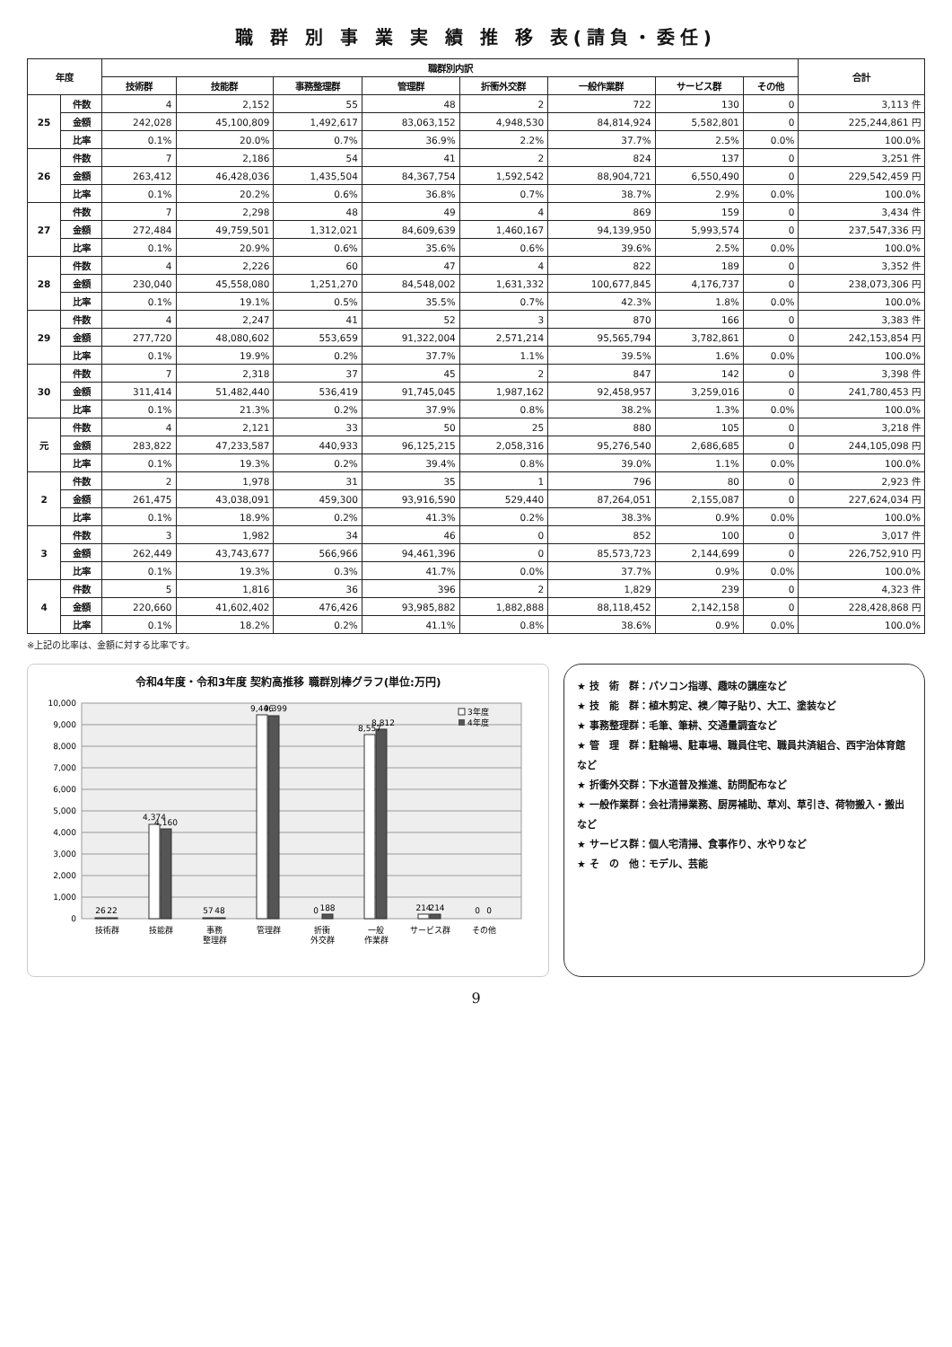職 群 別 事 業 実 績 推 移 表(請負・委任)
| 年度 | | 職群別内訳 | | | | | | | | 合計 |
| --- | --- | --- | --- | --- | --- | --- | --- | --- | --- | --- |
| | | 技術群 | 技能群 | 事務整理群 | 管理群 | 折衝外交群 | 一般作業群 | サービス群 | その他 | |
| 25 | 件数 | 4 | 2,152 | 55 | 48 | 2 | 722 | 130 | 0 | 3,113 件 |
| | 金額 | 242,028 | 45,100,809 | 1,492,617 | 83,063,152 | 4,948,530 | 84,814,924 | 5,582,801 | 0 | 225,244,861 円 |
| | 比率 | 0.1% | 20.0% | 0.7% | 36.9% | 2.2% | 37.7% | 2.5% | 0.0% | 100.0% |
| 26 | 件数 | 7 | 2,186 | 54 | 41 | 2 | 824 | 137 | 0 | 3,251 件 |
| | 金額 | 263,412 | 46,428,036 | 1,435,504 | 84,367,754 | 1,592,542 | 88,904,721 | 6,550,490 | 0 | 229,542,459 円 |
| | 比率 | 0.1% | 20.2% | 0.6% | 36.8% | 0.7% | 38.7% | 2.9% | 0.0% | 100.0% |
| 27 | 件数 | 7 | 2,298 | 48 | 49 | 4 | 869 | 159 | 0 | 3,434 件 |
| | 金額 | 272,484 | 49,759,501 | 1,312,021 | 84,609,639 | 1,460,167 | 94,139,950 | 5,993,574 | 0 | 237,547,336 円 |
| | 比率 | 0.1% | 20.9% | 0.6% | 35.6% | 0.6% | 39.6% | 2.5% | 0.0% | 100.0% |
| 28 | 件数 | 4 | 2,226 | 60 | 47 | 4 | 822 | 189 | 0 | 3,352 件 |
| | 金額 | 230,040 | 45,558,080 | 1,251,270 | 84,548,002 | 1,631,332 | 100,677,845 | 4,176,737 | 0 | 238,073,306 円 |
| | 比率 | 0.1% | 19.1% | 0.5% | 35.5% | 0.7% | 42.3% | 1.8% | 0.0% | 100.0% |
| 29 | 件数 | 4 | 2,247 | 41 | 52 | 3 | 870 | 166 | 0 | 3,383 件 |
| | 金額 | 277,720 | 48,080,602 | 553,659 | 91,322,004 | 2,571,214 | 95,565,794 | 3,782,861 | 0 | 242,153,854 円 |
| | 比率 | 0.1% | 19.9% | 0.2% | 37.7% | 1.1% | 39.5% | 1.6% | 0.0% | 100.0% |
| 30 | 件数 | 7 | 2,318 | 37 | 45 | 2 | 847 | 142 | 0 | 3,398 件 |
| | 金額 | 311,414 | 51,482,440 | 536,419 | 91,745,045 | 1,987,162 | 92,458,957 | 3,259,016 | 0 | 241,780,453 円 |
| | 比率 | 0.1% | 21.3% | 0.2% | 37.9% | 0.8% | 38.2% | 1.3% | 0.0% | 100.0% |
| 元 | 件数 | 4 | 2,121 | 33 | 50 | 25 | 880 | 105 | 0 | 3,218 件 |
| | 金額 | 283,822 | 47,233,587 | 440,933 | 96,125,215 | 2,058,316 | 95,276,540 | 2,686,685 | 0 | 244,105,098 円 |
| | 比率 | 0.1% | 19.3% | 0.2% | 39.4% | 0.8% | 39.0% | 1.1% | 0.0% | 100.0% |
| 2 | 件数 | 2 | 1,978 | 31 | 35 | 1 | 796 | 80 | 0 | 2,923 件 |
| | 金額 | 261,475 | 43,038,091 | 459,300 | 93,916,590 | 529,440 | 87,264,051 | 2,155,087 | 0 | 227,624,034 円 |
| | 比率 | 0.1% | 18.9% | 0.2% | 41.3% | 0.2% | 38.3% | 0.9% | 0.0% | 100.0% |
| 3 | 件数 | 3 | 1,982 | 34 | 46 | 0 | 852 | 100 | 0 | 3,017 件 |
| | 金額 | 262,449 | 43,743,677 | 566,966 | 94,461,396 | 0 | 85,573,723 | 2,144,699 | 0 | 226,752,910 円 |
| | 比率 | 0.1% | 19.3% | 0.3% | 41.7% | 0.0% | 37.7% | 0.9% | 0.0% | 100.0% |
| 4 | 件数 | 5 | 1,816 | 36 | 396 | 2 | 1,829 | 239 | 0 | 4,323 件 |
| | 金額 | 220,660 | 41,602,402 | 476,426 | 93,985,882 | 1,882,888 | 88,118,452 | 2,142,158 | 0 | 228,428,868 円 |
| | 比率 | 0.1% | 18.2% | 0.2% | 41.1% | 0.8% | 38.6% | 0.9% | 0.0% | 100.0% |
※上記の比率は、金額に対する比率です。
令和4年度・令和3年度 契約高推移 職群別棒グラフ(単位:万円)
10,000
9,000
8,000
7,000
6,000
5,000
4,000
3,000
2,000
1,000
0
26
22
4,374
4,160
57
48
9,446
9,399
0
188
8,557
8,812
214
214
0
0
技術群
技能群
事務
整理群
管理群
折衝
外交群
一般
作業群
サービス群
その他
3年度
4年度
★ 技　術　群：パソコン指導、趣味の講座など
★ 技　能　群：植木剪定、襖／障子貼り、大工、塗装など
★ 事務整理群：毛筆、筆耕、交通量調査など
★ 管　理　群：駐輪場、駐車場、職員住宅、職員共済組合、西宇治体育館など
★ 折衝外交群：下水道普及推進、訪問配布など
★ 一般作業群：会社清掃業務、厨房補助、草刈、草引き、荷物搬入・搬出など
★ サービス群：個人宅清掃、食事作り、水やりなど
★ そ　の　他：モデル、芸能
9